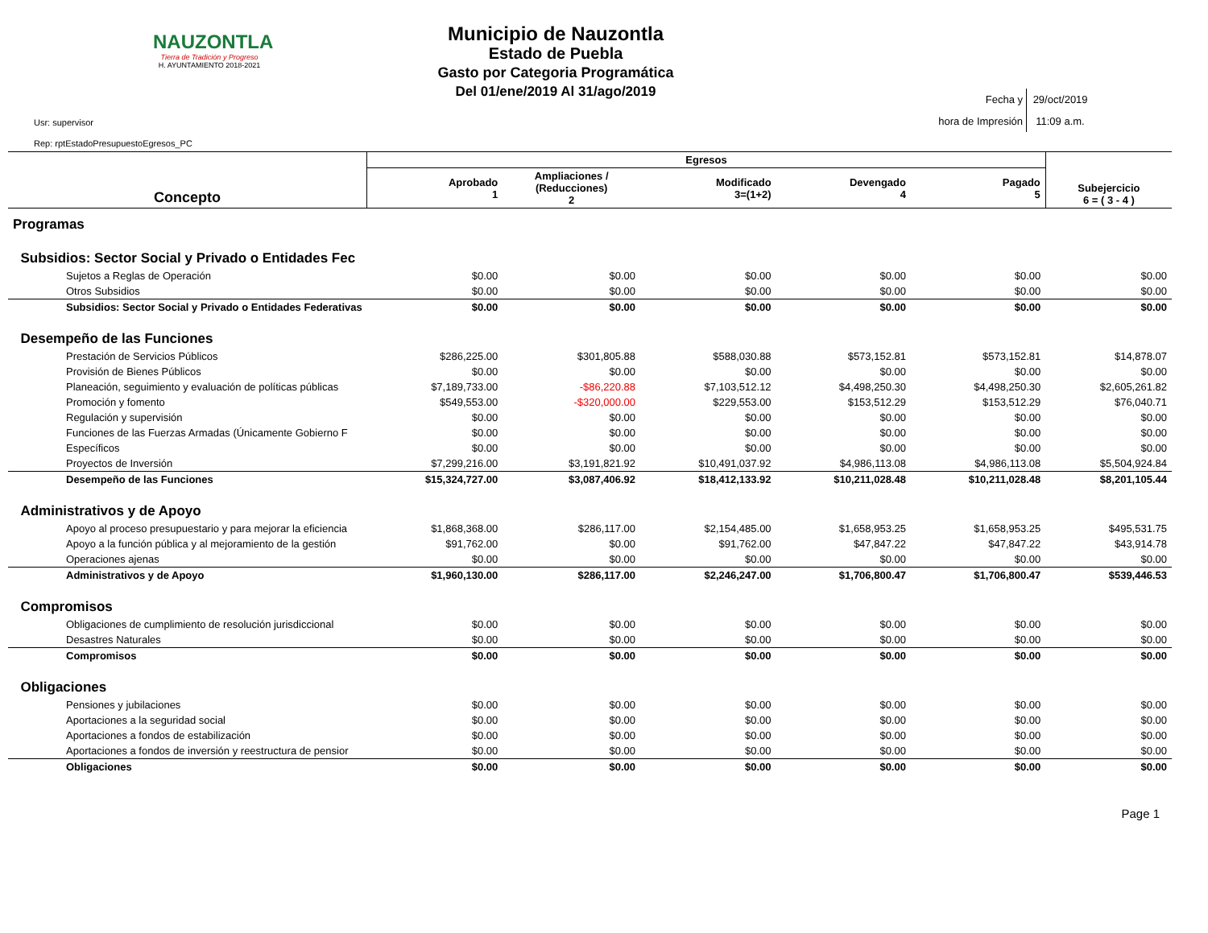NAUZONTLA
Tierra de Tradición y Progreso
H. AYUNTAMIENTO 2018-2021
Municipio de Nauzontla
Estado de Puebla
Gasto por Categoria Programática
Del 01/ene/2019 Al 31/ago/2019
Usr: supervisor
Rep: rptEstadoPresupuestoEgresos_PC
Fecha y
hora de Impresión 29/oct/2019
11:09 a.m.
| Concepto | Egresos | | | | | Subejercicio 6 = ( 3 - 4 ) |
| --- | --- | --- | --- | --- | --- | --- |
| | Aprobado 1 | Ampliaciones / (Reducciones) 2 | Modificado 3=(1+2) | Devengado 4 | Pagado 5 | |
| Programas | | | | | | |
| Subsidios: Sector Social y Privado o Entidades Fec | | | | | | |
| Sujetos a Reglas de Operación | $0.00 | $0.00 | $0.00 | $0.00 | $0.00 | $0.00 |
| Otros Subsidios | $0.00 | $0.00 | $0.00 | $0.00 | $0.00 | $0.00 |
| Subsidios: Sector Social y Privado o Entidades Federativas | $0.00 | $0.00 | $0.00 | $0.00 | $0.00 | $0.00 |
| Desempeño de las Funciones | | | | | | |
| Prestación de Servicios Públicos | $286,225.00 | $301,805.88 | $588,030.88 | $573,152.81 | $573,152.81 | $14,878.07 |
| Provisión de Bienes Públicos | $0.00 | $0.00 | $0.00 | $0.00 | $0.00 | $0.00 |
| Planeación, seguimiento y evaluación de políticas públicas | $7,189,733.00 | -$86,220.88 | $7,103,512.12 | $4,498,250.30 | $4,498,250.30 | $2,605,261.82 |
| Promoción y fomento | $549,553.00 | -$320,000.00 | $229,553.00 | $153,512.29 | $153,512.29 | $76,040.71 |
| Regulación y supervisión | $0.00 | $0.00 | $0.00 | $0.00 | $0.00 | $0.00 |
| Funciones de las Fuerzas Armadas (Únicamente Gobierno F | $0.00 | $0.00 | $0.00 | $0.00 | $0.00 | $0.00 |
| Específicos | $0.00 | $0.00 | $0.00 | $0.00 | $0.00 | $0.00 |
| Proyectos de Inversión | $7,299,216.00 | $3,191,821.92 | $10,491,037.92 | $4,986,113.08 | $4,986,113.08 | $5,504,924.84 |
| Desempeño de las Funciones | $15,324,727.00 | $3,087,406.92 | $18,412,133.92 | $10,211,028.48 | $10,211,028.48 | $8,201,105.44 |
| Administrativos y de Apoyo | | | | | | |
| Apoyo al proceso presupuestario y para mejorar la eficiencia | $1,868,368.00 | $286,117.00 | $2,154,485.00 | $1,658,953.25 | $1,658,953.25 | $495,531.75 |
| Apoyo a la función pública y al mejoramiento de la gestión | $91,762.00 | $0.00 | $91,762.00 | $47,847.22 | $47,847.22 | $43,914.78 |
| Operaciones ajenas | $0.00 | $0.00 | $0.00 | $0.00 | $0.00 | $0.00 |
| Administrativos y de Apoyo | $1,960,130.00 | $286,117.00 | $2,246,247.00 | $1,706,800.47 | $1,706,800.47 | $539,446.53 |
| Compromisos | | | | | | |
| Obligaciones de cumplimiento de resolución jurisdiccional | $0.00 | $0.00 | $0.00 | $0.00 | $0.00 | $0.00 |
| Desastres Naturales | $0.00 | $0.00 | $0.00 | $0.00 | $0.00 | $0.00 |
| Compromisos | $0.00 | $0.00 | $0.00 | $0.00 | $0.00 | $0.00 |
| Obligaciones | | | | | | |
| Pensiones y jubilaciones | $0.00 | $0.00 | $0.00 | $0.00 | $0.00 | $0.00 |
| Aportaciones a la seguridad social | $0.00 | $0.00 | $0.00 | $0.00 | $0.00 | $0.00 |
| Aportaciones a fondos de estabilización | $0.00 | $0.00 | $0.00 | $0.00 | $0.00 | $0.00 |
| Aportaciones a fondos de inversión y reestructura de pensior | $0.00 | $0.00 | $0.00 | $0.00 | $0.00 | $0.00 |
| Obligaciones | $0.00 | $0.00 | $0.00 | $0.00 | $0.00 | $0.00 |
Page 1